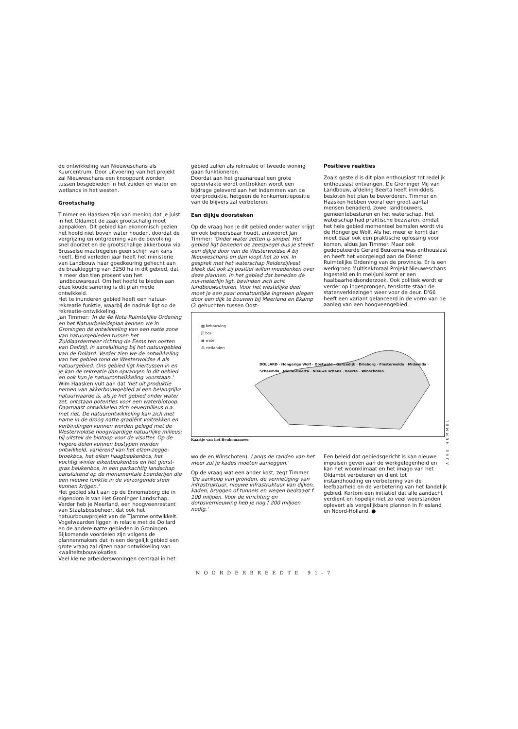de ontwikkeling van Nieuweschans als Kuurcentrum. Door uitvoering van het projekt zal Nieuweschans een knooppunt worden tussen bosgebieden in het zuiden en water en wetlands in het westen.
Grootschalig
Timmer en Haasken zijn van mening dat je juist in het Oldambt de zaak grootschalig moet aanpakken. Dit gebied kan ekonomisch gezien het hoofd niet boven water houden, doordat de vergrijzing en ontgroening van de bevolking snel doorzet en de grootschalige akkerbouw via Brusselse maatregelen geen schijn van kans heeft. Eind verleden jaar heeft het ministerie van Landbouw haar goedkeuring gehecht aan de braaklegging van 3250 ha in dit gebied, dat is meer dan tien procent van het landbouwareaal. Om het hoofd te bieden aan deze koude sanering is dit plan mede ontwikkeld.
Het te inunderen gebied heeft een natuur- rekreatie funktie, waarbij de nadruk ligt op de rekreatie-ontwikkeling.
Jan Timmer: 'In de 4e Nota Ruimtelijke Ordening en het Natuurbeleidsplan kennen we in Groningen de ontwikkeling van een natte zone van natuurgebieden tussen het Zuidlaardermeer richting de Eems ten oosten van Delfzijl, in aansluitiung bij het natuurgebied van de Dollard. Verder zien we de ontwikkeling van het gebied rond de Westerwoldse A als natuurgebied. Ons gebied ligt hiertussen in en je kan de rekreatie dan opvangen in dit gebied en ook kun je natuurontwikkeling voorstaan.' Wim Haasken vult aan dat 'het uit produktie nemen van akkerbouwgebied al een belangrijke natuurwaarde is, als je het gebied onder water zet, ontstaan potenties voor een waterbiotoop. Daarnaast ontwikkelen zich oevermilieus o.a. met riet. De natuurontwikkeling kan zich met name in de droog natte gradiënt voltrekken en verbindingen kunnen worden gelegd met de Westerwoldse hoogwaardige natuurlijke milieus; bij uitstek de biotoop voor de visotter. Op de hogere delen kunnen bostypen worden ontwikkeld, variërend van het elzen-zegge-broekbos, het eiken haagbeukenbos, het vochtig winter eikenbeukenbos en het gierst-gras beukenbos, in een parkachtig landschap aansluitend op de monumentale boerderijen die een nieuwe funktie in de verzorgende sfeer kunnen krijgen.'
Het gebied sluit aan op de Ennemaborg die in eigendom is van Het Groninger Landschap. Verder heb je Meerland, een hoogveenrestant van Staatsbosbeheer, dat ook het natuurbouwprojekt van de Tjamme ontwikkelt. Vogelwaarden liggen in relatie met de Dollard en de andere natte gebieden in Groningen. Bijkomende voordelen zijn volgens de plannenmakers dat in een dergelijk gebied een grote vraag zal rijzen naar ontwikkeling van kwaliteitsbouwlokaties.
Veel kleine arbeiderswoningen centraal in het
gebied zullen als rekreatie of tweede woning gaan funktioneren.
Doordat aan het graanareaal een grote oppervlakte wordt onttrokken wordt een bijdrage geleverd aan het indammen van de overproduktie, hetgeen de konkurrentiepositie van de blijvers zal verbeteren.
Een dijkje doorsteken
Op de vraag hoe je dit gebied onder water krijgt en ook beheersbaar houdt, antwoordt Jan Timmer: 'Onder water zetten is simpel. Het gebied ligt beneden de zeespiegel dus je steekt een dijkje door van de Westerwoldse A bij Nieuweschans en dan loopt het zo vol. In gesprek met het waterschap Reiderzijlvest bleek dat ook zij positief willen meedenken over deze plannen. In het gebied dat beneden de nul-meterlijn ligt, bevinden zich acht landbouwschuren. Voor het westelijke deel moet je een paar onnatuurlijke ingrepen plegen door een dijk te bouwen bij Meerland en Ekamp (2 gehuchten tussen Oost-
Positieve reakties
Zoals gesteld is dit plan enthousiast tot redelijk enthousiast ontvangen. De Groninger Mij van Landbouw, afdeling Beerta heeft inmiddels besloten het plan te bevorderen. Timmer en Haasken hebben vooraf een groot aantal mensen benaderd, zowel landbouwers, gemeentebesturen en het waterschap. Het waterschap had praktische bezwaren, omdat het hele gebied momenteel bemalen wordt via de Hongerige Wolf. Als het meer er komt dan moet daar ook een praktische oplossing voor komen, aldus Jan Timmer. Maar ook gedeputeerde Gerard Beukema was enthousiast en heeft het voorgelegd aan de Dienst Ruimtelijke Ordening van de provincie. Er is een werkgroep Multisektoraal Projekt Nieuweschans ingesteld en in mei/juni komt er een haalbaarheidsonderzoek. Ook politiek wordt er verder op ingesprongen, tenslotte staan de statenverkiezingen weer voor de deur. D'66 heeft een variant gelanceerd in de vorm van de aanleg van een hoogveengebied.
▦ bebouwing
░ bos
☰ water
⁂ rietlanden
DOLLARD · Hongerige Wolf · Oostwold · Ganzedijk · Drieborg · Finsterwolde · Midwolda · Scheemda · Nieuw-Beerta · Nieuwe schans · Beerta · Winschoten
Kaartje van het Beukemameer
wolde en Winschoten). Langs de randen van het meer zul je kades moeten aanleggen.'
Op de vraag wat een ander kost, zegt Timmer 'De aankoop van gronden, de vernietiging van infrastruktuur, nieuwe infrastruktuur van dijken, kaden, bruggen of tunnels en wegen bedraagt f 100 miljoen. Voor de inrichting en dorpsvernieuwing heb je nog f 200 miljoen nodig.'
Een beleid dat gebiedsgericht is kan nieuwe impulsen geven aan de werkgelegenheid en kan het woonklimaat en het imago van het Oldambt verbeteren en dient tot instandhouding en verbetering van de leefbaarheid en de verbetering van het landelijk gebied. Kortom een initiatief dat alle aandacht verdient en hopelijk niet zo veel weerstanden oplevert als vergelijkbare plannen in Friesland en Noord-Holland. ●
NOORDERBREEDTE 91-7
AUKE HUMMEL